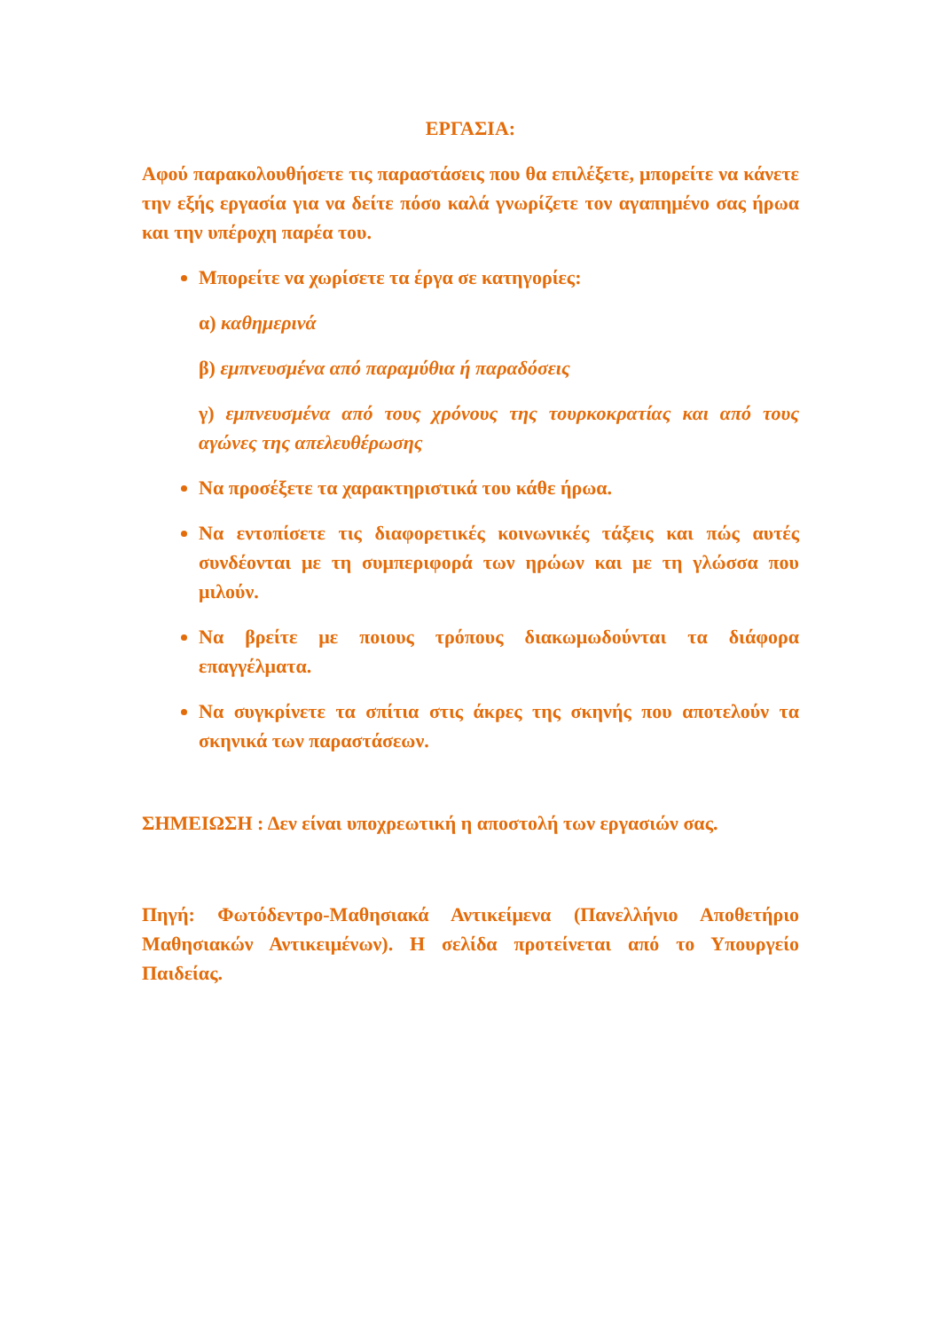ΕΡΓΑΣΙΑ:
Αφού παρακολουθήσετε τις παραστάσεις που θα επιλέξετε, μπορείτε να κάνετε την εξής εργασία για να δείτε πόσο καλά γνωρίζετε τον αγαπημένο σας ήρωα και την υπέροχη παρέα του.
Μπορείτε να χωρίσετε τα έργα σε κατηγορίες:
α) καθημερινά
β) εμπνευσμένα από παραμύθια ή παραδόσεις
γ) εμπνευσμένα από τους χρόνους της τουρκοκρατίας και από τους αγώνες της απελευθέρωσης
Να προσέξετε τα χαρακτηριστικά του κάθε ήρωα.
Να εντοπίσετε τις διαφορετικές κοινωνικές τάξεις και πώς αυτές συνδέονται με τη συμπεριφορά των ηρώων και με τη γλώσσα που μιλούν.
Να βρείτε με ποιους τρόπους διακωμωδούνται τα διάφορα επαγγέλματα.
Να συγκρίνετε τα σπίτια στις άκρες της σκηνής που αποτελούν τα σκηνικά των παραστάσεων.
ΣΗΜΕΙΩΣΗ : Δεν είναι υποχρεωτική η αποστολή των εργασιών σας.
Πηγή: Φωτόδεντρο-Μαθησιακά Αντικείμενα (Πανελλήνιο Αποθετήριο Μαθησιακών Αντικειμένων). Η σελίδα προτείνεται από το Υπουργείο Παιδείας.